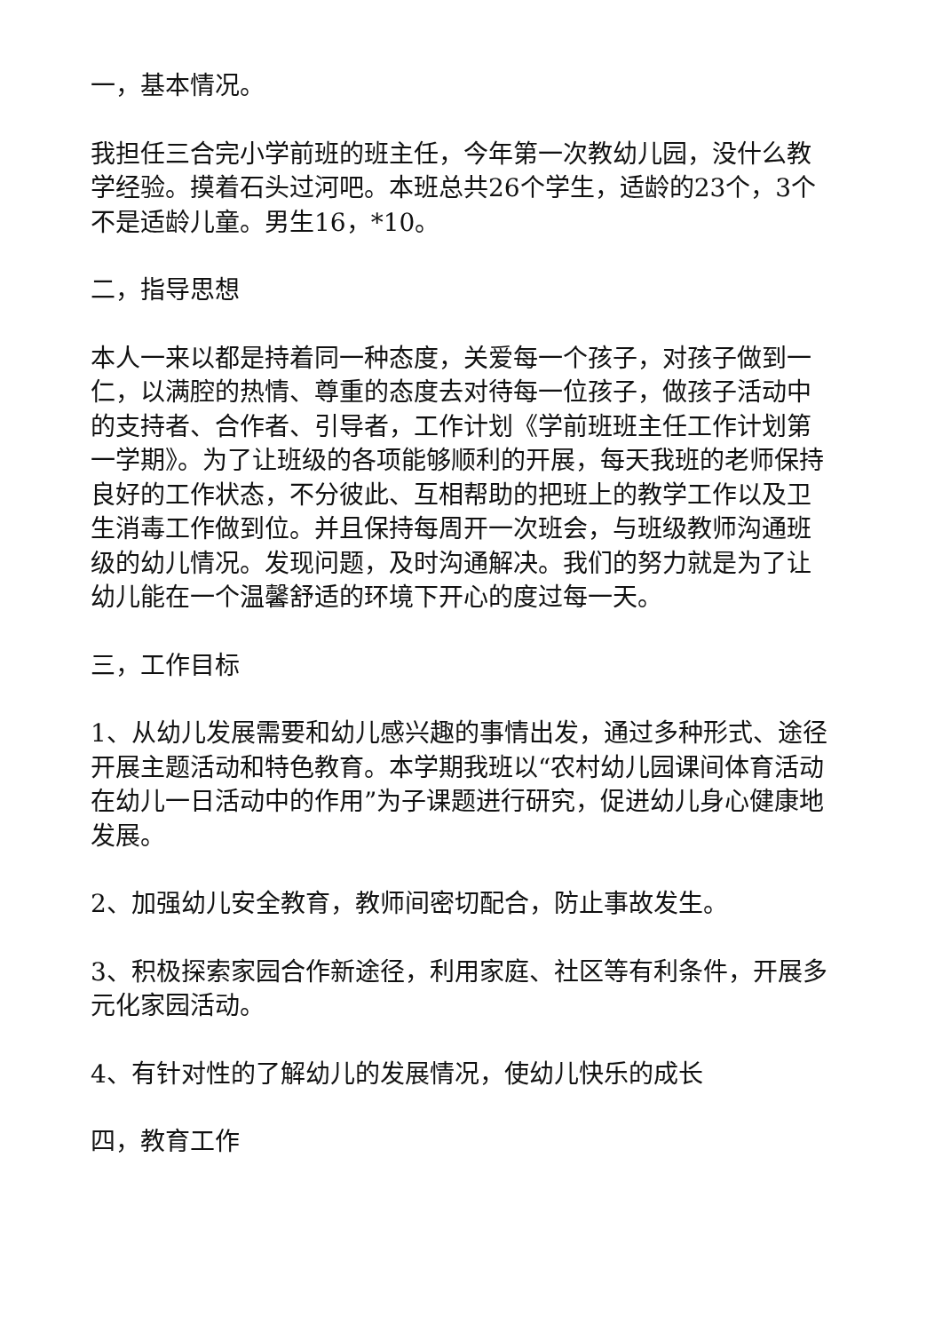一，基本情况。
我担任三合完小学前班的班主任，今年第一次教幼儿园，没什么教学经验。摸着石头过河吧。本班总共26个学生，适龄的23个，3个不是适龄儿童。男生16，*10。
二，指导思想
本人一来以都是持着同一种态度，关爱每一个孩子，对孩子做到一仁，以满腔的热情、尊重的态度去对待每一位孩子，做孩子活动中的支持者、合作者、引导者，工作计划《学前班班主任工作计划第一学期》。为了让班级的各项能够顺利的开展，每天我班的老师保持良好的工作状态，不分彼此、互相帮助的把班上的教学工作以及卫生消毒工作做到位。并且保持每周开一次班会，与班级教师沟通班级的幼儿情况。发现问题，及时沟通解决。我们的努力就是为了让幼儿能在一个温馨舒适的环境下开心的度过每一天。
三，工作目标
1、从幼儿发展需要和幼儿感兴趣的事情出发，通过多种形式、途径开展主题活动和特色教育。本学期我班以“农村幼儿园课间体育活动在幼儿一日活动中的作用”为子课题进行研究，促进幼儿身心健康地发展。
2、加强幼儿安全教育，教师间密切配合，防止事故发生。
3、积极探索家园合作新途径，利用家庭、社区等有利条件，开展多元化家园活动。
4、有针对性的了解幼儿的发展情况，使幼儿快乐的成长
四，教育工作